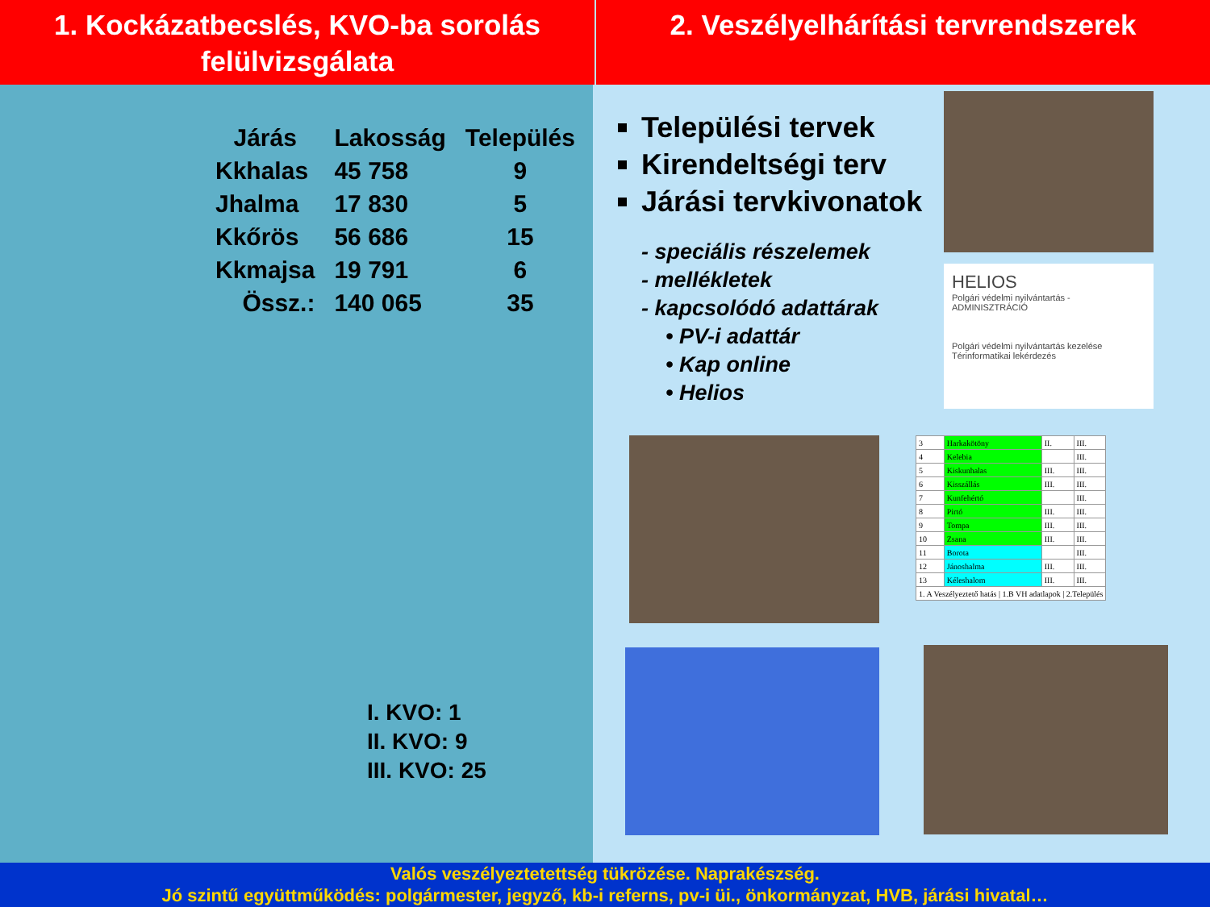1. Kockázatbecslés, KVO-ba sorolás felülvizsgálata
2. Veszélyelhárítási tervrendszerek
| Járás | Lakosság | Település |
| --- | --- | --- |
| Kkhalas | 45 758 | 9 |
| Jhalma | 17 830 | 5 |
| Kkőrös | 56 686 | 15 |
| Kkmajsa | 19 791 | 6 |
| Össz.: | 140 065 | 35 |
I. KVO: 1
II. KVO: 9
III. KVO: 25
Települési tervek
Kirendeltségi terv
Járási tervkivonatok
- speciális részelemek
- mellékletek
- kapcsolódó adattárak
• PV-i adattár
• Kap online
• Helios
HELIOS
Polgári védelmi nyilvántartás - ADMINISZTRÁCIÓ
Polgári védelmi nyilvántartás kezelése Térinformatikai lekérdezés
| 3 | Harkakötöny | II. | III. |
| 4 | Kelebia | | III. |
| 5 | Kiskunhalas | III. | III. |
| 6 | Kisszállás | III. | III. |
| 7 | Kunfehértó | | III. |
| 8 | Pirtó | III. | III. |
| 9 | Tompa | III. | III. |
| 10 | Zsana | III. | III. |
| 11 | Borota | | III. |
| 12 | Jánoshalma | III. | III. |
| 13 | Kéleshalom | III. | III. |
| 1. A Veszélyeztető hatás / 1.B VH adatlapok / 2.Település | | | |
Valós veszélyeztetettség tükrözése. Naprakészség.
Jó szintű együttműködés: polgármester, jegyző, kb-i referns, pv-i üi., önkormányzat, HVB, járási hivatal…